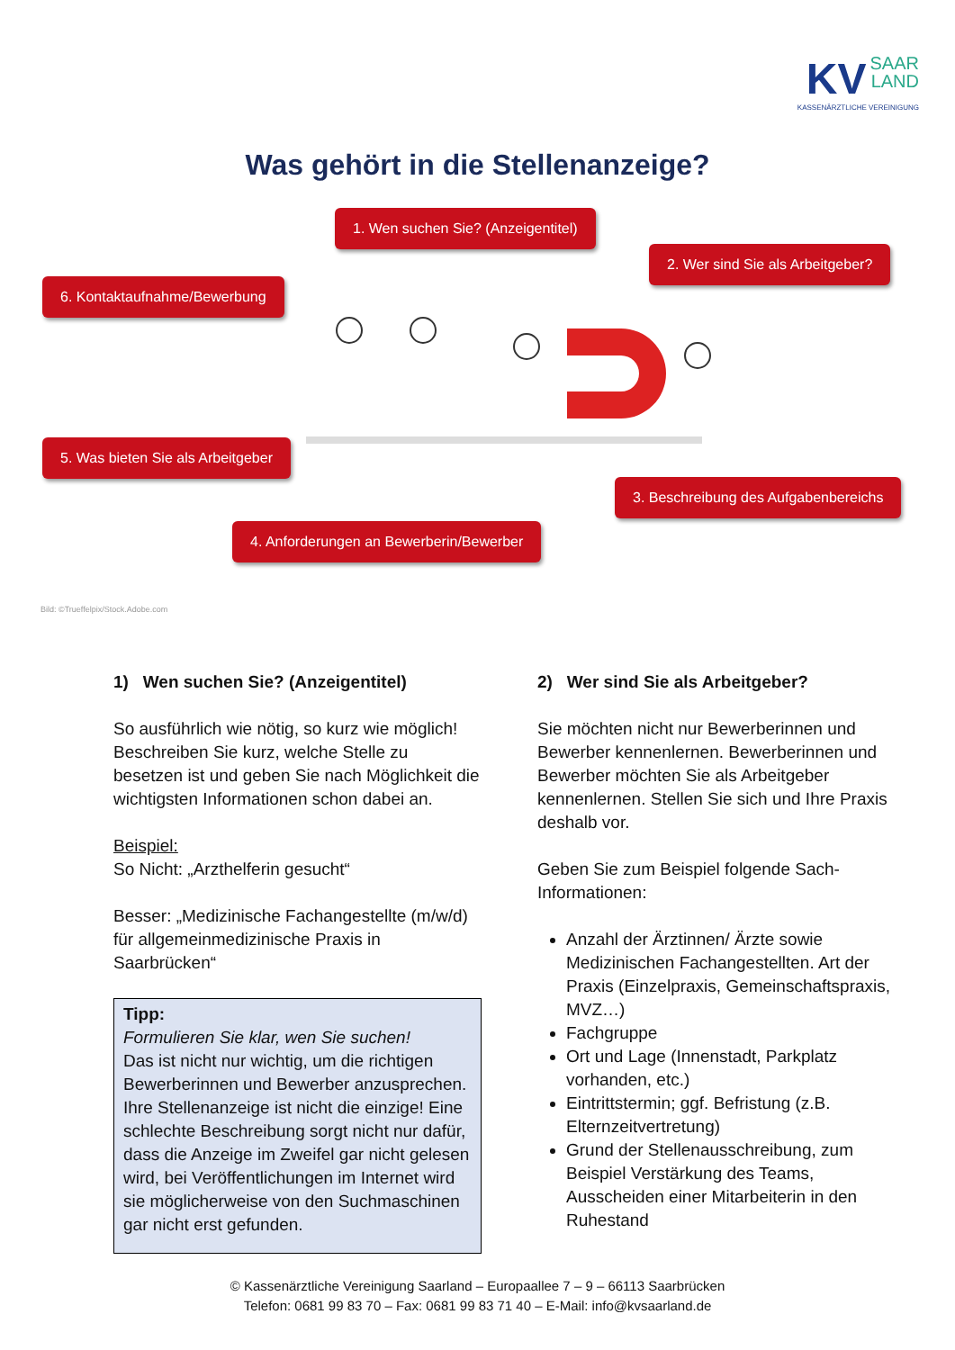KV SAAR
LAND
KASSENÄRZTLICHE VEREINIGUNG
Was gehört in die Stellenanzeige?
1. Wen suchen Sie? (Anzeigentitel)
2. Wer sind Sie als Arbeitgeber?
6. Kontaktaufnahme/Bewerbung
5. Was bieten Sie als Arbeitgeber
3. Beschreibung des Aufgabenbereichs
4. Anforderungen an Bewerberin/Bewerber
Bild: ©Trueffelpix/Stock.Adobe.com
1) Wen suchen Sie? (Anzeigentitel)
So ausführlich wie nötig, so kurz wie möglich! Beschreiben Sie kurz, welche Stelle zu besetzen ist und geben Sie nach Möglichkeit die wichtigsten Informationen schon dabei an.
Beispiel:
So Nicht: „Arzthelferin gesucht“
Besser: „Medizinische Fachangestellte (m/w/d) für allgemeinmedizinische Praxis in Saarbrücken“
Tipp:
Formulieren Sie klar, wen Sie suchen!
Das ist nicht nur wichtig, um die richtigen Bewerberinnen und Bewerber anzusprechen. Ihre Stellenanzeige ist nicht die einzige! Eine schlechte Beschreibung sorgt nicht nur dafür, dass die Anzeige im Zweifel gar nicht gelesen wird, bei Veröffentlichungen im Internet wird sie möglicherweise von den Suchmaschinen gar nicht erst gefunden.
2) Wer sind Sie als Arbeitgeber?
Sie möchten nicht nur Bewerberinnen und Bewerber kennenlernen. Bewerberinnen und Bewerber möchten Sie als Arbeitgeber kennenlernen. Stellen Sie sich und Ihre Praxis deshalb vor.
Geben Sie zum Beispiel folgende Sach-Informationen:
Anzahl der Ärztinnen/ Ärzte sowie Medizinischen Fachangestellten. Art der Praxis (Einzelpraxis, Gemeinschaftspraxis, MVZ…)
Fachgruppe
Ort und Lage (Innenstadt, Parkplatz vorhanden, etc.)
Eintrittstermin; ggf. Befristung (z.B. Elternzeitvertretung)
Grund der Stellenausschreibung, zum Beispiel Verstärkung des Teams, Ausscheiden einer Mitarbeiterin in den Ruhestand
© Kassenärztliche Vereinigung Saarland – Europaallee 7 – 9 – 66113 Saarbrücken
Telefon: 0681 99 83 70 – Fax: 0681 99 83 71 40 – E-Mail: info@kvsaarland.de